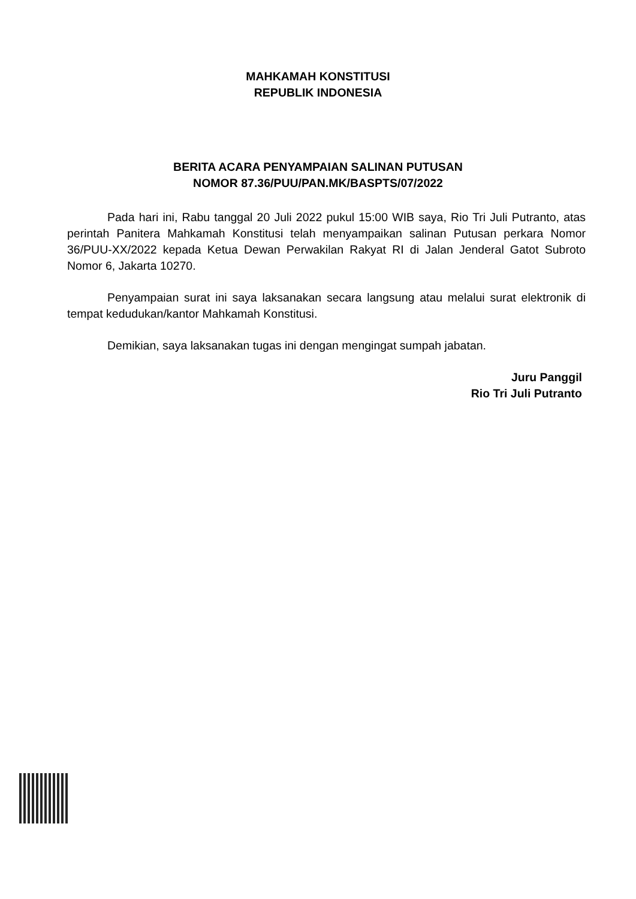MAHKAMAH KONSTITUSI
REPUBLIK INDONESIA
BERITA ACARA PENYAMPAIAN SALINAN PUTUSAN
NOMOR 87.36/PUU/PAN.MK/BASPTS/07/2022
Pada hari ini, Rabu tanggal 20 Juli 2022 pukul 15:00 WIB saya, Rio Tri Juli Putranto, atas perintah Panitera Mahkamah Konstitusi telah menyampaikan salinan Putusan perkara Nomor 36/PUU-XX/2022 kepada Ketua Dewan Perwakilan Rakyat RI di Jalan Jenderal Gatot Subroto Nomor 6, Jakarta 10270.
Penyampaian surat ini saya laksanakan secara langsung atau melalui surat elektronik di tempat kedudukan/kantor Mahkamah Konstitusi.
Demikian, saya laksanakan tugas ini dengan mengingat sumpah jabatan.
Juru Panggil
Rio Tri Juli Putranto